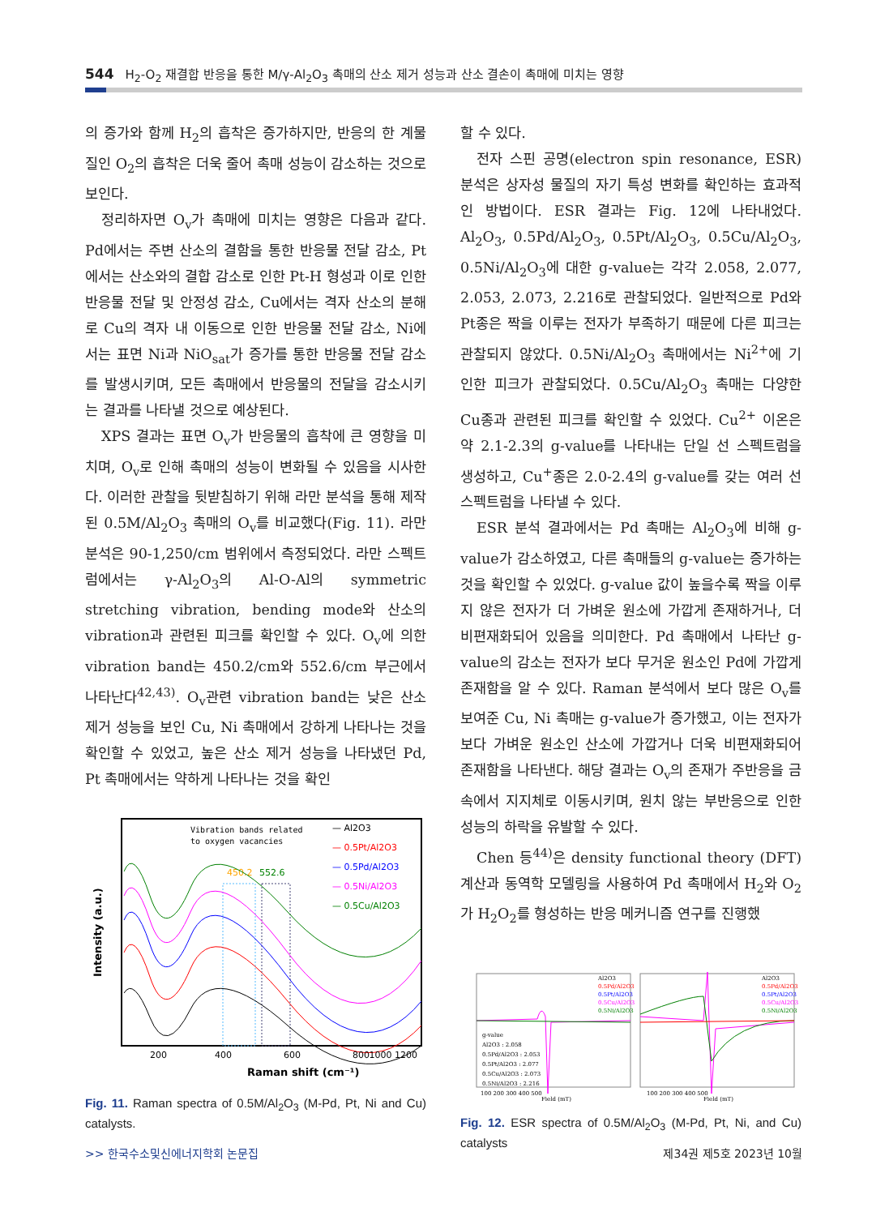544 H<sub>2</sub>-O<sub>2</sub> 재결합 반응을 통한 M/γ-Al<sub>2</sub>O<sub>3</sub> 촉매의 산소 제거 성능과 산소 결손이 촉매에 미치는 영향
의 증가와 함께 H<sub>2</sub>의 흡착은 증가하지만, 반응의 한 계물질인 O<sub>2</sub>의 흡착은 더욱 줄어 촉매 성능이 감소하는 것으로 보인다.
정리하자면 O<sub>v</sub>가 촉매에 미치는 영향은 다음과 같다. Pd에서는 주변 산소의 결함을 통한 반응물 전달 감소, Pt에서는 산소와의 결합 감소로 인한 Pt-H 형성과 이로 인한 반응물 전달 및 안정성 감소, Cu에서는 격자 산소의 분해로 Cu의 격자 내 이동으로 인한 반응물 전달 감소, Ni에서는 표면 Ni과 NiO<sub>sat</sub>가 증가를 통한 반응물 전달 감소를 발생시키며, 모든 촉매에서 반응물의 전달을 감소시키는 결과를 나타낼 것으로 예상된다.
XPS 결과는 표면 O<sub>v</sub>가 반응물의 흡착에 큰 영향을 미치며, O<sub>v</sub>로 인해 촉매의 성능이 변화될 수 있음을 시사한다. 이러한 관찰을 뒷받침하기 위해 라만 분석을 통해 제작된 0.5M/Al<sub>2</sub>O<sub>3</sub> 촉매의 O<sub>v</sub>를 비교했다(Fig. 11). 라만 분석은 90-1,250/cm 범위에서 측정되었다. 라만 스펙트럼에서는 γ-Al<sub>2</sub>O<sub>3</sub>의 Al-O-Al의 symmetric stretching vibration, bending mode와 산소의 vibration과 관련된 피크를 확인할 수 있다. O<sub>v</sub>에 의한 vibration band는 450.2/cm와 552.6/cm 부근에서 나타난다<sup>42,43)</sup>. O<sub>v</sub>관련 vibration band는 낮은 산소 제거 성능을 보인 Cu, Ni 촉매에서 강하게 나타나는 것을 확인할 수 있었고, 높은 산소 제거 성능을 나타냈던 Pd, Pt 촉매에서는 약하게 나타나는 것을 확인
Vibration bands related
to oxygen vacancies
— Al2O3
— 0.5Pt/Al2O3
— 0.5Pd/Al2O3
— 0.5Ni/Al2O3
— 0.5Cu/Al2O3
450.2
552.6
200
400
600
800
1000 1200
Raman shift (cm⁻¹)
Intensity (a.u.)
Fig. 11. Raman spectra of 0.5M/Al<sub>2</sub>O<sub>3</sub> (M-Pd, Pt, Ni and Cu) catalysts.
할 수 있다.
전자 스핀 공명(electron spin resonance, ESR) 분석은 상자성 물질의 자기 특성 변화를 확인하는 효과적인 방법이다. ESR 결과는 Fig. 12에 나타내었다. Al<sub>2</sub>O<sub>3</sub>, 0.5Pd/Al<sub>2</sub>O<sub>3</sub>, 0.5Pt/Al<sub>2</sub>O<sub>3</sub>, 0.5Cu/Al<sub>2</sub>O<sub>3</sub>, 0.5Ni/Al<sub>2</sub>O<sub>3</sub>에 대한 g-value는 각각 2.058, 2.077, 2.053, 2.073, 2.216로 관찰되었다. 일반적으로 Pd와 Pt종은 짝을 이루는 전자가 부족하기 때문에 다른 피크는 관찰되지 않았다. 0.5Ni/Al<sub>2</sub>O<sub>3</sub> 촉매에서는 Ni<sup>2+</sup>에 기인한 피크가 관찰되었다. 0.5Cu/Al<sub>2</sub>O<sub>3</sub> 촉매는 다양한 Cu종과 관련된 피크를 확인할 수 있었다. Cu<sup>2+</sup> 이온은 약 2.1-2.3의 g-value를 나타내는 단일 선 스펙트럼을 생성하고, Cu<sup>+</sup>종은 2.0-2.4의 g-value를 갖는 여러 선 스펙트럼을 나타낼 수 있다.
ESR 분석 결과에서는 Pd 촉매는 Al<sub>2</sub>O<sub>3</sub>에 비해 g-value가 감소하였고, 다른 촉매들의 g-value는 증가하는 것을 확인할 수 있었다. g-value 값이 높을수록 짝을 이루지 않은 전자가 더 가벼운 원소에 가깝게 존재하거나, 더 비편재화되어 있음을 의미한다. Pd 촉매에서 나타난 g-value의 감소는 전자가 보다 무거운 원소인 Pd에 가깝게 존재함을 알 수 있다. Raman 분석에서 보다 많은 O<sub>v</sub>를 보여준 Cu, Ni 촉매는 g-value가 증가했고, 이는 전자가 보다 가벼운 원소인 산소에 가깝거나 더욱 비편재화되어 존재함을 나타낸다. 해당 결과는 O<sub>v</sub>의 존재가 주반응을 금속에서 지지체로 이동시키며, 원치 않는 부반응으로 인한 성능의 하락을 유발할 수 있다.
Chen 등<sup>44)</sup>은 density functional theory (DFT) 계산과 동역학 모델링을 사용하여 Pd 촉매에서 H<sub>2</sub>와 O<sub>2</sub>가 H<sub>2</sub>O<sub>2</sub>를 형성하는 반응 메커니즘 연구를 진행했
Al2O3
0.5Pd/Al2O3
0.5Pt/Al2O3
0.5Cu/Al2O3
0.5Ni/Al2O3
Al2O3
0.5Pd/Al2O3
0.5Pt/Al2O3
0.5Cu/Al2O3
0.5Ni/Al2O3
g-value
Al2O3 : 2.058
0.5Pd/Al2O3 : 2.053
0.5Pt/Al2O3 : 2.077
0.5Cu/Al2O3 : 2.073
0.5Ni/Al2O3 : 2.216
100 200 300 400 500
100 200 300 400 500
Field (mT)
Field (mT)
Fig. 12. ESR spectra of 0.5M/Al<sub>2</sub>O<sub>3</sub> (M-Pd, Pt, Ni, and Cu) catalysts
>> 한국수소및신에너지학회 논문집 제34권 제5호 2023년 10월